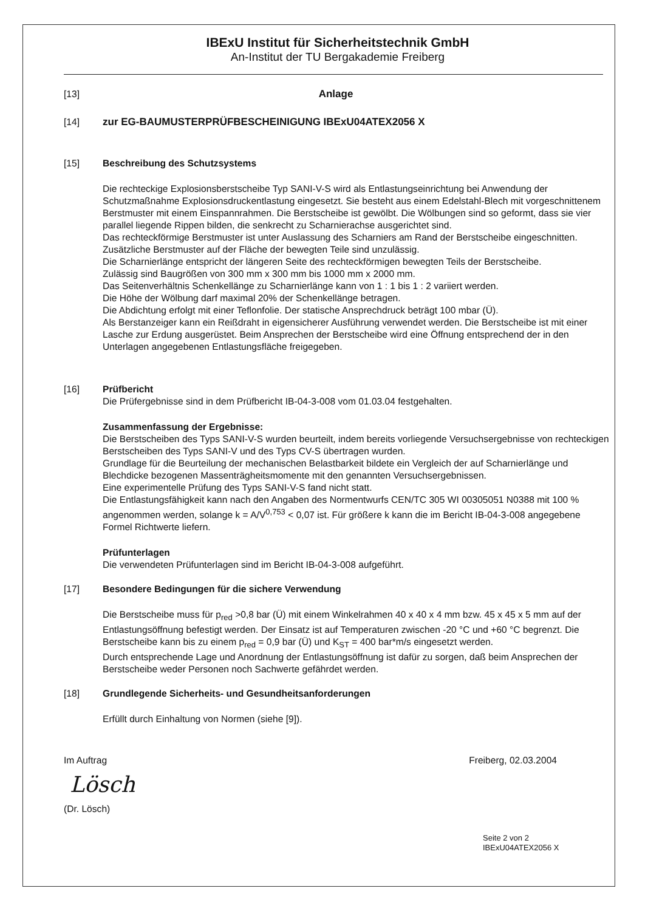IBExU Institut für Sicherheitstechnik GmbH
An-Institut der TU Bergakademie Freiberg
[13] Anlage
[14] zur EG-BAUMUSTERPRÜFBESCHEINIGUNG IBExU04ATEX2056 X
[15] Beschreibung des Schutzsystems
Die rechteckige Explosionsberstscheibe Typ SANI-V-S wird als Entlastungseinrichtung bei Anwendung der Schutzmaßnahme Explosionsdruckentlastung eingesetzt. Sie besteht aus einem Edelstahl-Blech mit vorgeschnittenem Berstmuster mit einem Einspannrahmen. Die Berstscheibe ist gewölbt. Die Wölbungen sind so geformt, dass sie vier parallel liegende Rippen bilden, die senkrecht zu Scharnierachse ausgerichtet sind.
Das rechteckförmige Berstmuster ist unter Auslassung des Scharniers am Rand der Berstscheibe eingeschnitten. Zusätzliche Berstmuster auf der Fläche der bewegten Teile sind unzulässig.
Die Scharnierlänge entspricht der längeren Seite des rechteckförmigen bewegten Teils der Berstscheibe.
Zulässig sind Baugrößen von 300 mm x 300 mm bis 1000 mm x 2000 mm.
Das Seitenverhältnis Schenkellänge zu Scharnierlänge kann von 1 : 1 bis 1 : 2 variiert werden.
Die Höhe der Wölbung darf maximal 20% der Schenkellänge betragen.
Die Abdichtung erfolgt mit einer Teflonfolie. Der statische Ansprechdruck beträgt 100 mbar (Ü).
Als Berstanzeiger kann ein Reißdraht in eigensicherer Ausführung verwendet werden. Die Berstscheibe ist mit einer Lasche zur Erdung ausgerüstet. Beim Ansprechen der Berstscheibe wird eine Öffnung entsprechend der in den Unterlagen angegebenen Entlastungsfläche freigegeben.
[16] Prüfbericht
Die Prüfergebnisse sind in dem Prüfbericht IB-04-3-008 vom 01.03.04 festgehalten.
Zusammenfassung der Ergebnisse:
Die Berstscheiben des Typs SANI-V-S wurden beurteilt, indem bereits vorliegende Versuchsergebnisse von rechteckigen Berstscheiben des Typs SANI-V und des Typs CV-S übertragen wurden.
Grundlage für die Beurteilung der mechanischen Belastbarkeit bildete ein Vergleich der auf Scharnierlänge und Blechdicke bezogenen Massenträgheitsmomente mit den genannten Versuchsergebnissen.
Eine experimentelle Prüfung des Typs SANI-V-S fand nicht statt.
Die Entlastungsfähigkeit kann nach den Angaben des Normentwurfs CEN/TC 305 WI 00305051 N0388 mit 100 % angenommen werden, solange k = A/V<sup>0,753</sup> < 0,07 ist. Für größere k kann die im Bericht IB-04-3-008 angegebene Formel Richtwerte liefern.
Prüfunterlagen
Die verwendeten Prüfunterlagen sind im Bericht IB-04-3-008 aufgeführt.
[17] Besondere Bedingungen für die sichere Verwendung
Die Berstscheibe muss für p<sub>red</sub> >0,8 bar (Ü) mit einem Winkelrahmen 40 x 40 x 4 mm bzw. 45 x 45 x 5 mm auf der Entlastungsöffnung befestigt werden. Der Einsatz ist auf Temperaturen zwischen -20 °C und +60 °C begrenzt. Die Berstscheibe kann bis zu einem p<sub>red</sub> = 0,9 bar (Ü) und K<sub>ST</sub> = 400 bar*m/s eingesetzt werden.
Durch entsprechende Lage und Anordnung der Entlastungsöffnung ist dafür zu sorgen, daß beim Ansprechen der Berstscheibe weder Personen noch Sachwerte gefährdet werden.
[18] Grundlegende Sicherheits- und Gesundheitsanforderungen
Erfüllt durch Einhaltung von Normen (siehe [9]).
Im Auftrag Freiberg, 02.03.2004
Lösch
(Dr. Lösch)
Seite 2 von 2
IBExU04ATEX2056 X